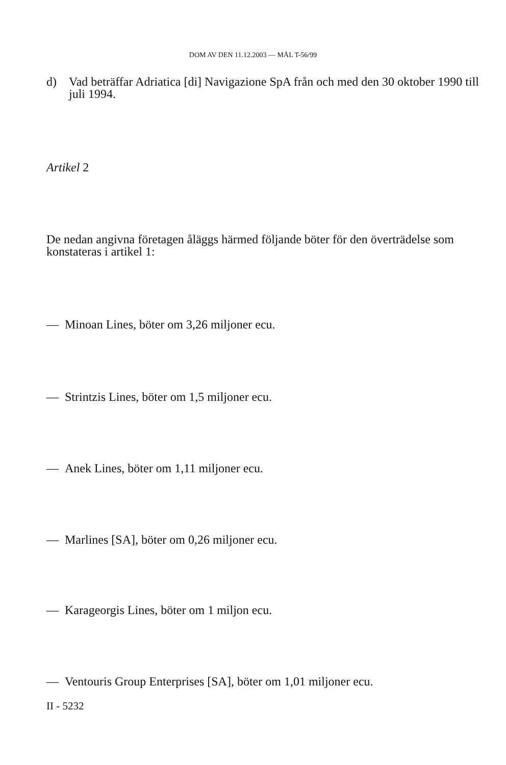DOM AV DEN 11.12.2003 — MÅL T-56/99
d) Vad beträffar Adriatica [di] Navigazione SpA från och med den 30 oktober 1990 till juli 1994.
Artikel 2
De nedan angivna företagen åläggs härmed följande böter för den överträdelse som konstateras i artikel 1:
— Minoan Lines, böter om 3,26 miljoner ecu.
— Strintzis Lines, böter om 1,5 miljoner ecu.
— Anek Lines, böter om 1,11 miljoner ecu.
— Marlines [SA], böter om 0,26 miljoner ecu.
— Karageorgis Lines, böter om 1 miljon ecu.
— Ventouris Group Enterprises [SA], böter om 1,01 miljoner ecu.
II - 5232